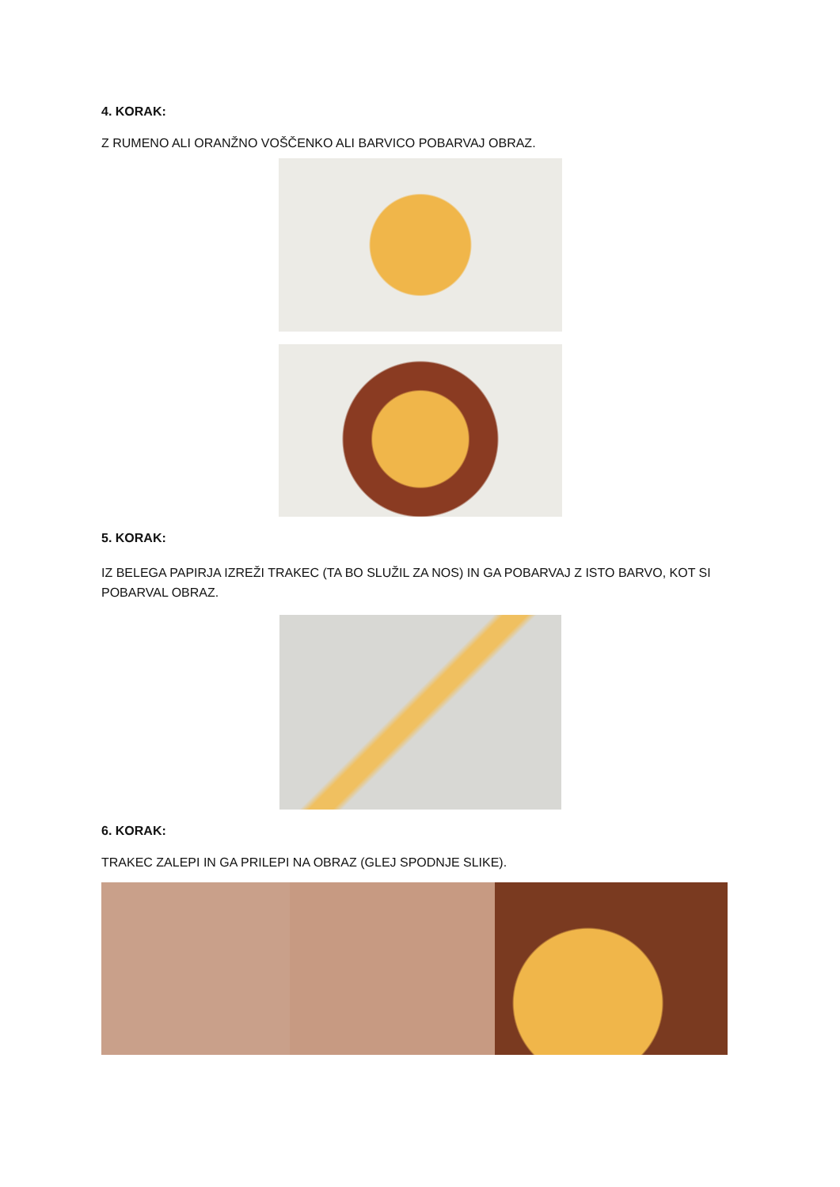4. KORAK:
Z RUMENO ALI ORANŽNO VOŠČENKO ALI BARVICO POBARVAJ OBRAZ.
5. KORAK:
IZ BELEGA PAPIRJA IZREŽI TRAKEC (TA BO SLUŽIL ZA NOS) IN GA POBARVAJ Z ISTO BARVO, KOT SI POBARVAL OBRAZ.
6. KORAK:
TRAKEC ZALEPI IN GA PRILEPI NA OBRAZ (GLEJ SPODNJE SLIKE).